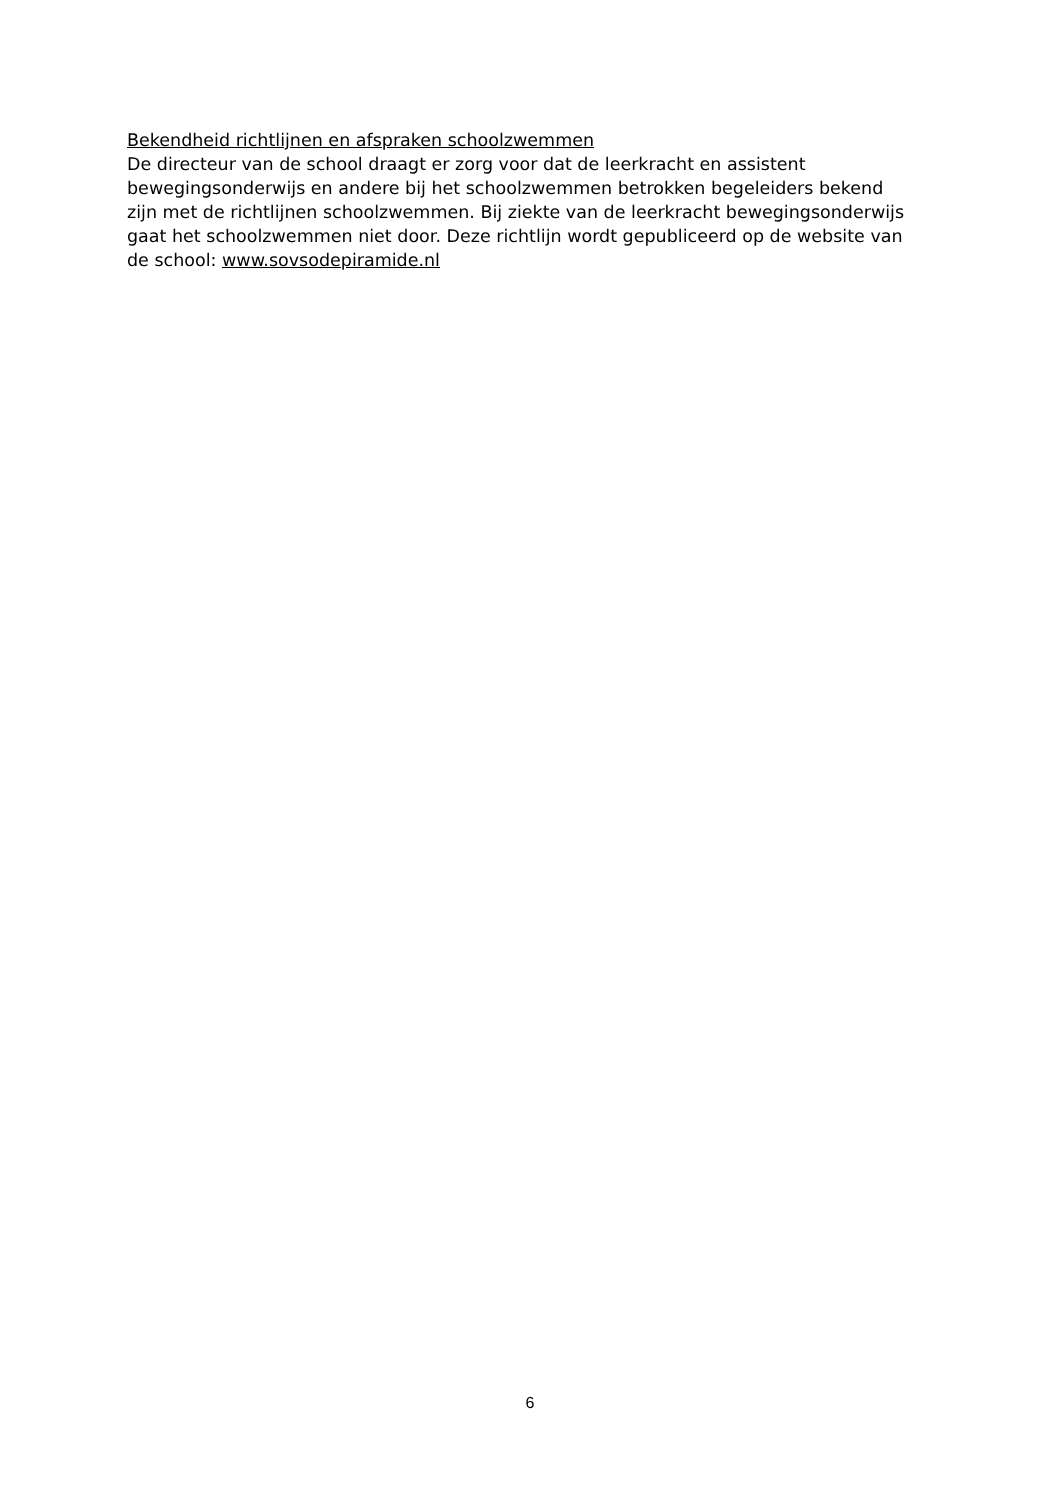Bekendheid richtlijnen en afspraken schoolzwemmen
De directeur van de school draagt er zorg voor dat de leerkracht en assistent bewegingsonderwijs en andere bij het schoolzwemmen betrokken begeleiders bekend zijn met de richtlijnen schoolzwemmen. Bij ziekte van de leerkracht bewegingsonderwijs gaat het schoolzwemmen niet door. Deze richtlijn wordt gepubliceerd op de website van de school: www.sovsodepiramide.nl
6